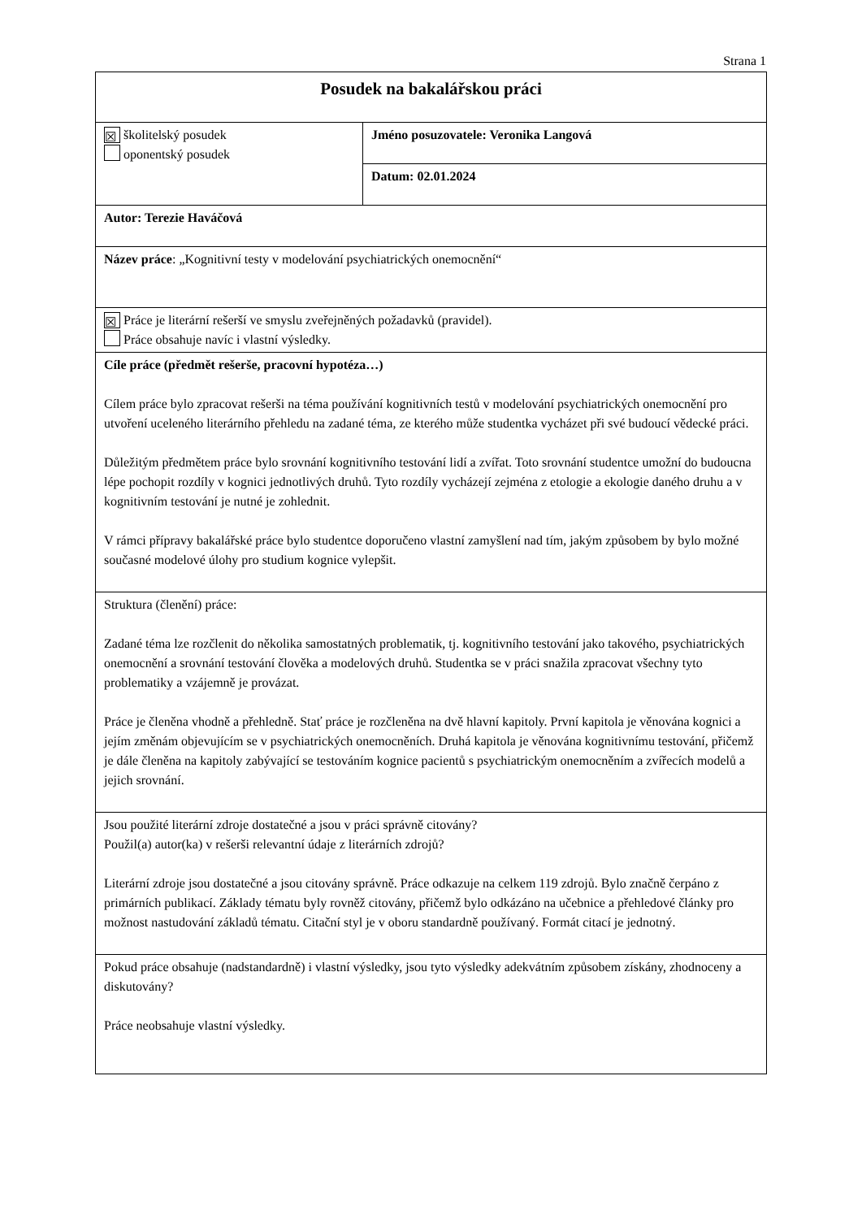Strana 1
| Posudek na bakalářskou práci | |
| ☒ školitelský posudek oponentský posudek | Jméno posuzovatele: Veronika Langová |
| | Datum: 02.01.2024 |
| Autor: Terezie Haváčová | |
| Název práce : „Kognitivní testy v modelování psychiatrických onemocnění“ | |
| ☒ Práce je literární rešerší ve smyslu zveřejněných požadavků (pravidel). Práce obsahuje navíc i vlastní výsledky. | |
| Cíle práce (předmět rešerše, pracovní hypotéza…) Cílem práce bylo zpracovat rešerši na téma používání kognitivních testů v modelování psychiatrických onemocnění pro utvoření uceleného literárního přehledu na zadané téma, ze kterého může studentka vycházet při své budoucí vědecké práci. Důležitým předmětem práce bylo srovnání kognitivního testování lidí a zvířat. Toto srovnání studentce umožní do budoucna lépe pochopit rozdíly v kognici jednotlivých druhů. Tyto rozdíly vycházejí zejména z etologie a ekologie daného druhu a v kognitivním testování je nutné je zohlednit. V rámci přípravy bakalářské práce bylo studentce doporučeno vlastní zamyšlení nad tím, jakým způsobem by bylo možné současné modelové úlohy pro studium kognice vylepšit. | |
| Struktura (členění) práce: Zadané téma lze rozčlenit do několika samostatných problematik, tj. kognitivního testování jako takového, psychiatrických onemocnění a srovnání testování člověka a modelových druhů. Studentka se v práci snažila zpracovat všechny tyto problematiky a vzájemně je provázat. Práce je členěna vhodně a přehledně. Stať práce je rozčleněna na dvě hlavní kapitoly. První kapitola je věnována kognici a jejím změnám objevujícím se v psychiatrických onemocněních. Druhá kapitola je věnována kognitivnímu testování, přičemž je dále členěna na kapitoly zabývající se testováním kognice pacientů s psychiatrickým onemocněním a zvířecích modelů a jejich srovnání. | |
| Jsou použité literární zdroje dostatečné a jsou v práci správně citovány? Použil(a) autor(ka) v rešerši relevantní údaje z literárních zdrojů? Literární zdroje jsou dostatečné a jsou citovány správně. Práce odkazuje na celkem 119 zdrojů. Bylo značně čerpáno z primárních publikací. Základy tématu byly rovněž citovány, přičemž bylo odkázáno na učebnice a přehledové články pro možnost nastudování základů tématu. Citační styl je v oboru standardně používaný. Formát citací je jednotný. | |
| Pokud práce obsahuje (nadstandardně) i vlastní výsledky, jsou tyto výsledky adekvátním způsobem získány, zhodnoceny a diskutovány? Práce neobsahuje vlastní výsledky. | |